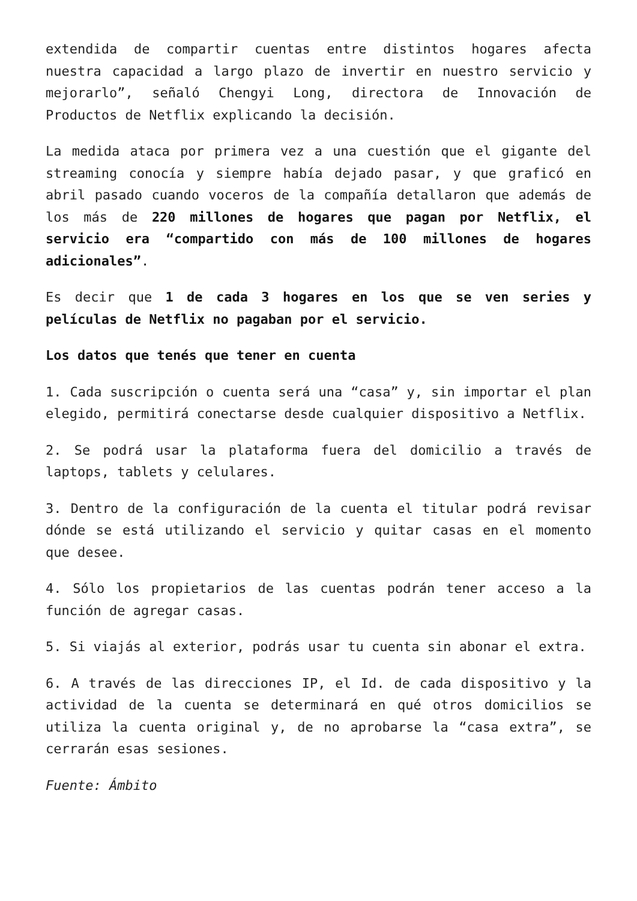extendida de compartir cuentas entre distintos hogares afecta nuestra capacidad a largo plazo de invertir en nuestro servicio y mejorarlo”, señaló Chengyi Long, directora de Innovación de Productos de Netflix explicando la decisión.
La medida ataca por primera vez a una cuestión que el gigante del streaming conocía y siempre había dejado pasar, y que graficó en abril pasado cuando voceros de la compañía detallaron que además de los más de 220 millones de hogares que pagan por Netflix, el servicio era “compartido con más de 100 millones de hogares adicionales”.
Es decir que 1 de cada 3 hogares en los que se ven series y películas de Netflix no pagaban por el servicio.
Los datos que tenés que tener en cuenta
1. Cada suscripción o cuenta será una “casa” y, sin importar el plan elegido, permitirá conectarse desde cualquier dispositivo a Netflix.
2. Se podrá usar la plataforma fuera del domicilio a través de laptops, tablets y celulares.
3. Dentro de la configuración de la cuenta el titular podrá revisar dónde se está utilizando el servicio y quitar casas en el momento que desee.
4. Sólo los propietarios de las cuentas podrán tener acceso a la función de agregar casas.
5. Si viajás al exterior, podrás usar tu cuenta sin abonar el extra.
6. A través de las direcciones IP, el Id. de cada dispositivo y la actividad de la cuenta se determinará en qué otros domicilios se utiliza la cuenta original y, de no aprobarse la “casa extra”, se cerrarán esas sesiones.
Fuente: Ámbito